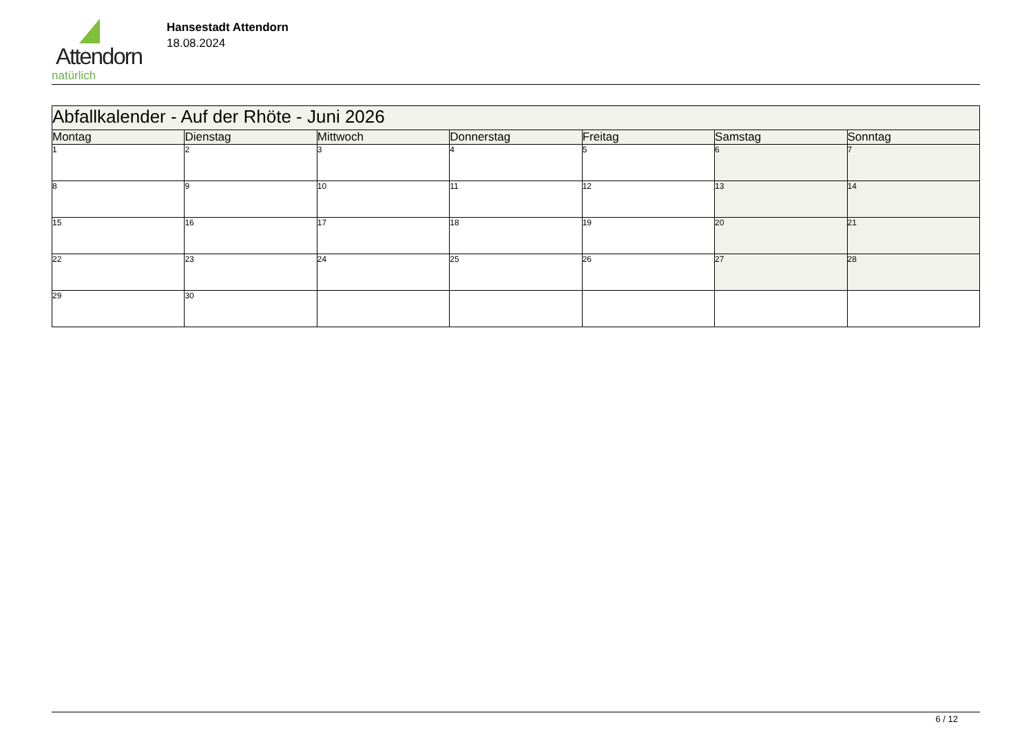Attendorn
natürlich
Hansestadt Attendorn
18.08.2024
| Abfallkalender - Auf der Rhöte - Juni 2026 | | | | | | |
| --- | --- | --- | --- | --- | --- | --- |
| Montag | Dienstag | Mittwoch | Donnerstag | Freitag | Samstag | Sonntag |
| 1 | 2 | 3 | 4 | 5 | 6 | 7 |
| 8 | 9 | 10 | 11 | 12 | 13 | 14 |
| 15 | 16 | 17 | 18 | 19 | 20 | 21 |
| 22 | 23 | 24 | 25 | 26 | 27 | 28 |
| 29 | 30 | | | | | |
6 / 12